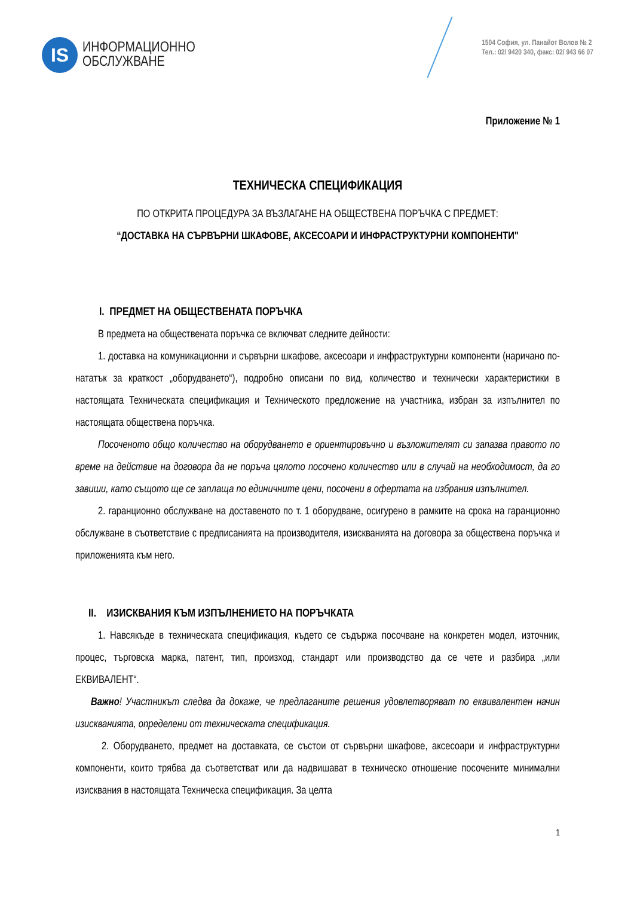IS
ИНФОРМАЦИОННО
ОБСЛУЖВАНЕ
1504 София, ул. Панайот Волов № 2
Тел.: 02/ 9420 340, факс: 02/ 943 66 07
Приложение № 1
ТЕХНИЧЕСКА СПЕЦИФИКАЦИЯ
ПО ОТКРИТА ПРОЦЕДУРА ЗА ВЪЗЛАГАНЕ НА ОБЩЕСТВЕНА ПОРЪЧКА С ПРЕДМЕТ:
“ДОСТАВКА НА СЪРВЪРНИ ШКАФОВЕ, АКСЕСОАРИ И ИНФРАСТРУКТУРНИ КОМПОНЕНТИ"
I. ПРЕДМЕТ НА ОБЩЕСТВЕНАТА ПОРЪЧКА
В предмета на обществената поръчка се включват следните дейности:
1. доставка на комуникационни и сървърни шкафове, аксесоари и инфраструктурни компоненти (наричано по-нататък за краткост „оборудването“), подробно описани по вид, количество и технически характеристики в настоящата Техническата спецификация и Техническото предложение на участника, избран за изпълнител по настоящата обществена поръчка.
Посоченото общо количество на оборудването е ориентировъчно и възложителят си запазва правото по време на действие на договора да не поръча цялото посочено количество или в случай на необходимост, да го завиши, като същото ще се заплаща по единичните цени, посочени в офертата на избрания изпълнител.
2. гаранционно обслужване на доставеното по т. 1 оборудване, осигурено в рамките на срока на гаранционно обслужване в съответствие с предписанията на производителя, изискванията на договора за обществена поръчка и приложенията към него.
II. ИЗИСКВАНИЯ КЪМ ИЗПЪЛНЕНИЕТО НА ПОРЪЧКАТА
1. Навсякъде в техническата спецификация, където се съдържа посочване на конкретен модел, източник, процес, търговска марка, патент, тип, произход, стандарт или производство да се чете и разбира „или ЕКВИВАЛЕНТ“.
Важно! Участникът следва да докаже, че предлаганите решения удовлетворяват по еквивалентен начин изискванията, определени от техническата спецификация.
2. Оборудването, предмет на доставката, се състои от сървърни шкафове, аксесоари и инфраструктурни компоненти, които трябва да съответстват или да надвишават в техническо отношение посочените минимални изисквания в настоящата Техническа спецификация. За целта
1